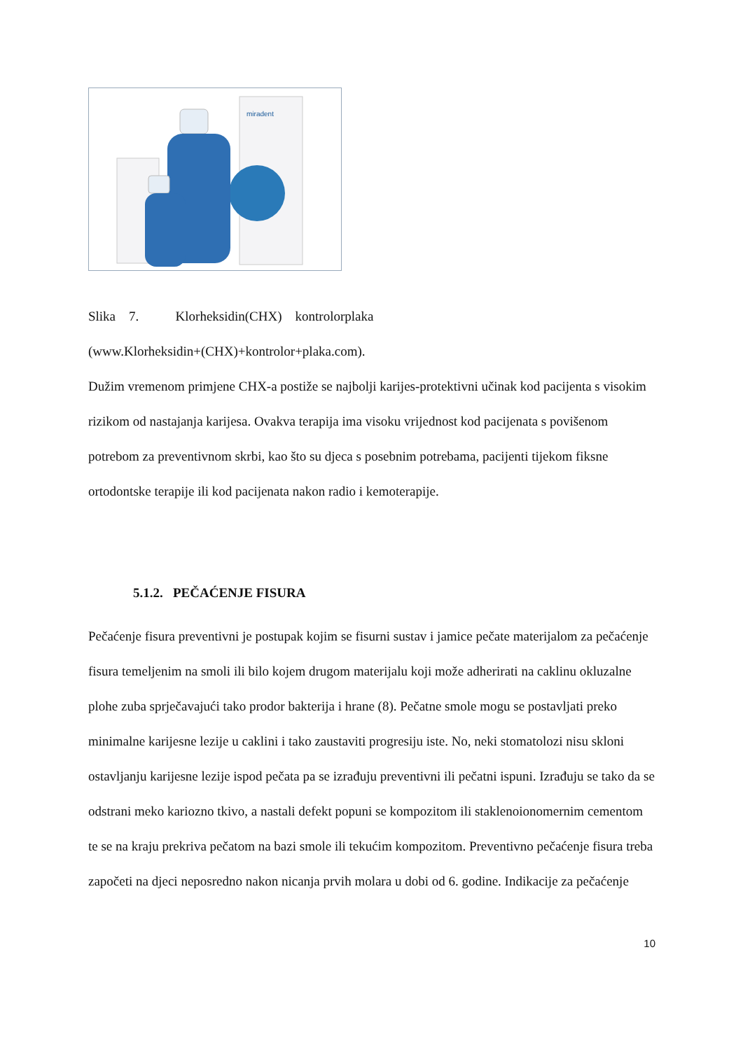miradent
Slika 7. Klorheksidin(CHX) kontrolorplaka
(www.Klorheksidin+(CHX)+kontrolor+plaka.com).
Dužim vremenom primjene CHX-a postiže se najbolji karijes-protektivni učinak kod pacijenta s visokim rizikom od nastajanja karijesa. Ovakva terapija ima visoku vrijednost kod pacijenata s povišenom potrebom za preventivnom skrbi, kao što su djeca s posebnim potrebama, pacijenti tijekom fiksne ortodontske terapije ili kod pacijenata nakon radio i kemoterapije.
5.1.2. PEČAĆENJE FISURA
Pečaćenje fisura preventivni je postupak kojim se fisurni sustav i jamice pečate materijalom za pečaćenje fisura temeljenim na smoli ili bilo kojem drugom materijalu koji može adherirati na caklinu okluzalne plohe zuba sprječavajući tako prodor bakterija i hrane (8). Pečatne smole mogu se postavljati preko minimalne karijesne lezije u caklini i tako zaustaviti progresiju iste. No, neki stomatolozi nisu skloni ostavljanju karijesne lezije ispod pečata pa se izrađuju preventivni ili pečatni ispuni. Izrađuju se tako da se odstrani meko kariozno tkivo, a nastali defekt popuni se kompozitom ili staklenoionomernim cementom te se na kraju prekriva pečatom na bazi smole ili tekućim kompozitom. Preventivno pečaćenje fisura treba započeti na djeci neposredno nakon nicanja prvih molara u dobi od 6. godine. Indikacije za pečaćenje
10